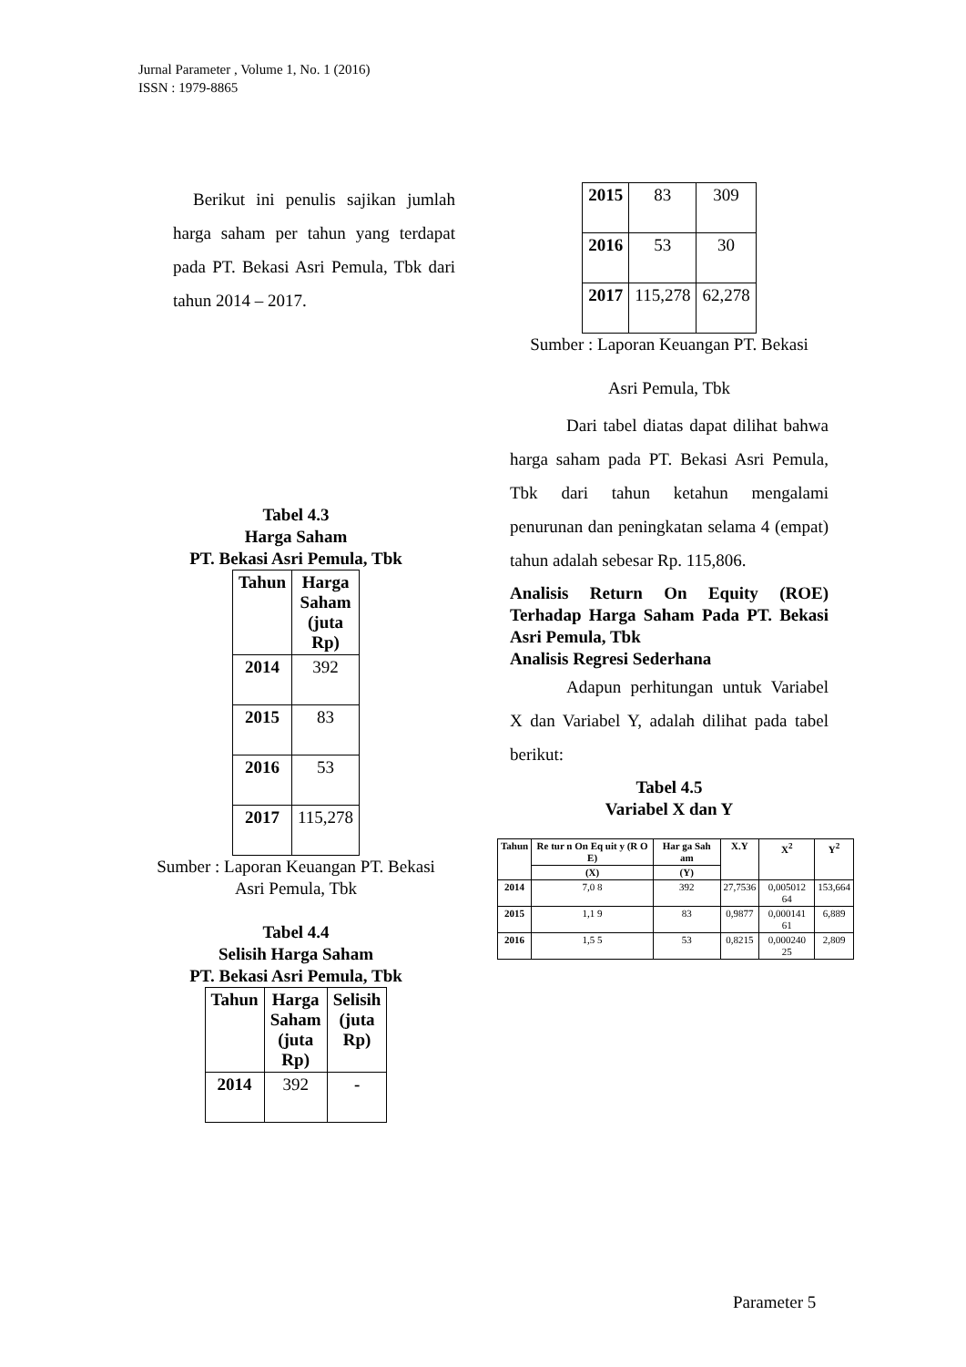Jurnal Parameter , Volume 1, No. 1 (2016)
ISSN : 1979-8865
Berikut ini penulis sajikan jumlah harga saham per tahun yang terdapat pada PT. Bekasi Asri Pemula, Tbk dari tahun 2014 – 2017.
Tabel 4.3
Harga Saham
PT. Bekasi Asri Pemula, Tbk
| Tahun | Harga Saham (juta Rp) |
| --- | --- |
| 2014 | 392 |
| 2015 | 83 |
| 2016 | 53 |
| 2017 | 115,278 |
Sumber : Laporan Keuangan PT. Bekasi
Asri Pemula, Tbk
Tabel 4.4
Selisih Harga Saham
PT. Bekasi Asri Pemula, Tbk
| Tahun | Harga Saham (juta Rp) | Selisih (juta Rp) |
| --- | --- | --- |
| 2014 | 392 | - |
| 2015 | 83 | 309 |
| 2016 | 53 | 30 |
| 2017 | 115,278 | 62,278 |
Sumber : Laporan Keuangan PT. Bekasi
Asri Pemula, Tbk
Dari tabel diatas dapat dilihat bahwa harga saham pada PT. Bekasi Asri Pemula, Tbk dari tahun ketahun mengalami penurunan dan peningkatan selama 4 (empat) tahun adalah sebesar Rp. 115,806.
Analisis Return On Equity (ROE) Terhadap Harga Saham Pada PT. Bekasi Asri Pemula, Tbk
Analisis Regresi Sederhana
Adapun perhitungan untuk Variabel X dan Variabel Y, adalah dilihat pada tabel berikut:
Tabel 4.5
Variabel X dan Y
| Tahun | Re tur n On Eq uit y (R O E) | Har ga Sah am | X.Y | X<sup>2</sup> | Y<sup>2</sup> |
| --- | --- | --- | --- | --- | --- |
| | (X) | (Y) | | | |
| 2014 | 7,0 8 | 392 | 27,7536 | 0,005012 64 | 153,664 |
| 2015 | 1,1 9 | 83 | 0,9877 | 0,000141 61 | 6,889 |
| 2016 | 1,5 5 | 53 | 0,8215 | 0,000240 25 | 2,809 |
Parameter 5